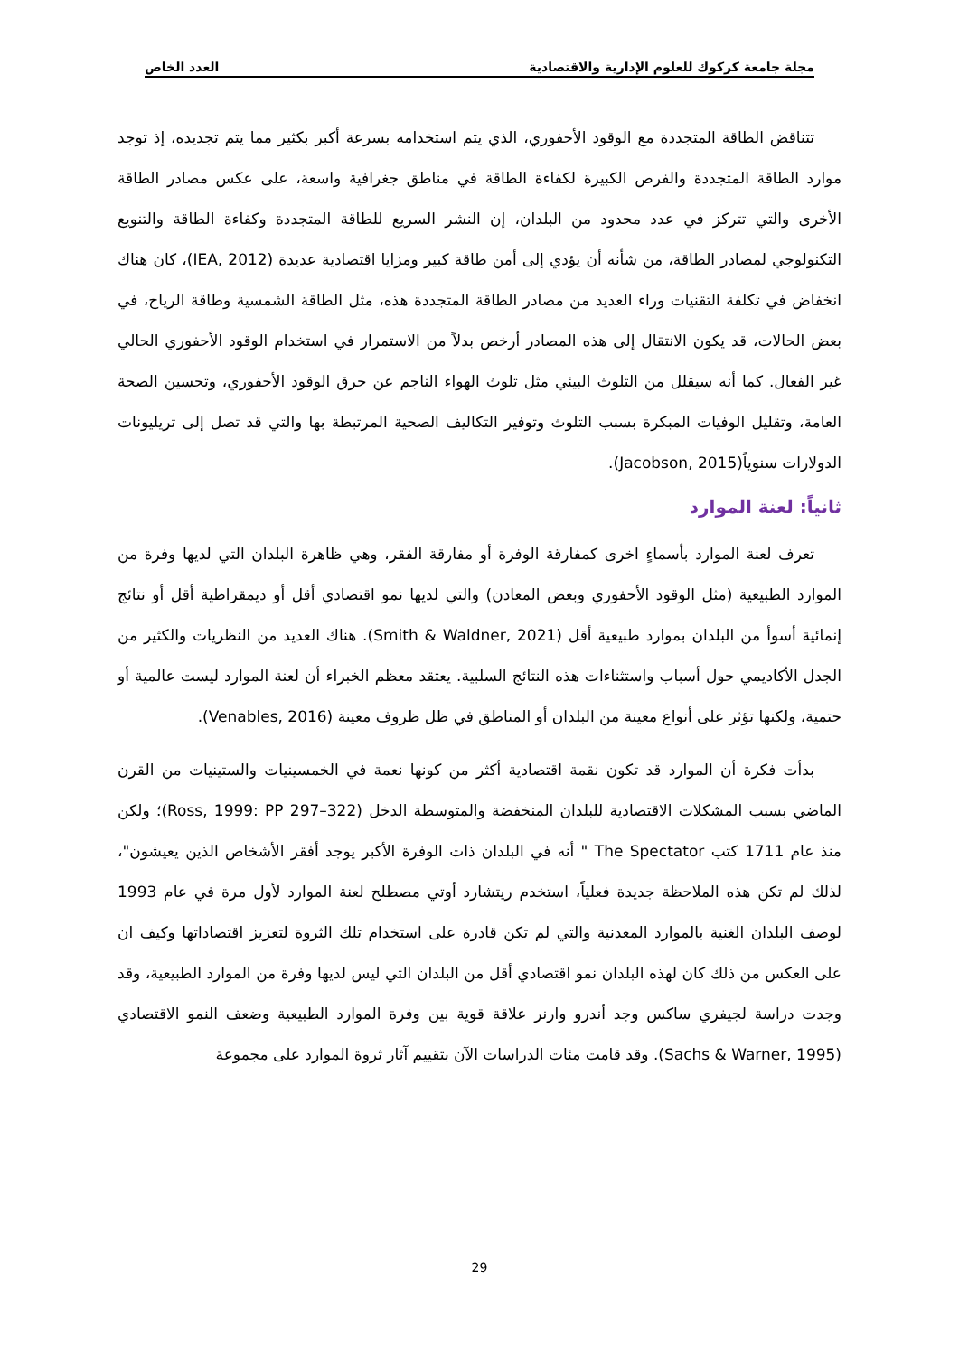مجلة جامعة كركوك للعلوم الإدارية والاقتصادية العدد الخاص
تتناقض الطاقة المتجددة مع الوقود الأحفوري، الذي يتم استخدامه بسرعة أكبر بكثير مما يتم تجديده، إذ توجد موارد الطاقة المتجددة والفرص الكبيرة لكفاءة الطاقة في مناطق جغرافية واسعة، على عكس مصادر الطاقة الأخرى والتي تتركز في عدد محدود من البلدان، إن النشر السريع للطاقة المتجددة وكفاءة الطاقة والتنويع التكنولوجي لمصادر الطاقة، من شأنه أن يؤدي إلى أمن طاقة كبير ومزايا اقتصادية عديدة (IEA, 2012)، كان هناك انخفاض في تكلفة التقنيات وراء العديد من مصادر الطاقة المتجددة هذه، مثل الطاقة الشمسية وطاقة الرياح، في بعض الحالات، قد يكون الانتقال إلى هذه المصادر أرخص بدلاً من الاستمرار في استخدام الوقود الأحفوري الحالي غير الفعال. كما أنه سيقلل من التلوث البيئي مثل تلوث الهواء الناجم عن حرق الوقود الأحفوري، وتحسين الصحة العامة، وتقليل الوفيات المبكرة بسبب التلوث وتوفير التكاليف الصحية المرتبطة بها والتي قد تصل إلى تريليونات الدولارات سنوياً(Jacobson, 2015).
ثانياً: لعنة الموارد
تعرف لعنة الموارد بأسماءٍ اخرى كمفارقة الوفرة أو مفارقة الفقر، وهي ظاهرة البلدان التي لديها وفرة من الموارد الطبيعية (مثل الوقود الأحفوري وبعض المعادن) والتي لديها نمو اقتصادي أقل أو ديمقراطية أقل أو نتائج إنمائية أسوأ من البلدان بموارد طبيعية أقل (Smith & Waldner, 2021). هناك العديد من النظريات والكثير من الجدل الأكاديمي حول أسباب واستثناءات هذه النتائج السلبية. يعتقد معظم الخبراء أن لعنة الموارد ليست عالمية أو حتمية، ولكنها تؤثر على أنواع معينة من البلدان أو المناطق في ظل ظروف معينة (Venables, 2016).
بدأت فكرة أن الموارد قد تكون نقمة اقتصادية أكثر من كونها نعمة في الخمسينيات والستينيات من القرن الماضي بسبب المشكلات الاقتصادية للبلدان المنخفضة والمتوسطة الدخل (Ross, 1999: PP 297–322)؛ ولكن منذ عام 1711 كتب The Spectator " أنه في البلدان ذات الوفرة الأكبر يوجد أفقر الأشخاص الذين يعيشون"، لذلك لم تكن هذه الملاحظة جديدة فعلياً، استخدم ريتشارد أوتي مصطلح لعنة الموارد لأول مرة في عام 1993 لوصف البلدان الغنية بالموارد المعدنية والتي لم تكن قادرة على استخدام تلك الثروة لتعزيز اقتصاداتها وكيف ان على العكس من ذلك كان لهذه البلدان نمو اقتصادي أقل من البلدان التي ليس لديها وفرة من الموارد الطبيعية، وقد وجدت دراسة لجيفري ساكس وجد أندرو وارنر علاقة قوية بين وفرة الموارد الطبيعية وضعف النمو الاقتصادي (Sachs & Warner, 1995). وقد قامت مئات الدراسات الآن بتقييم آثار ثروة الموارد على مجموعة
29